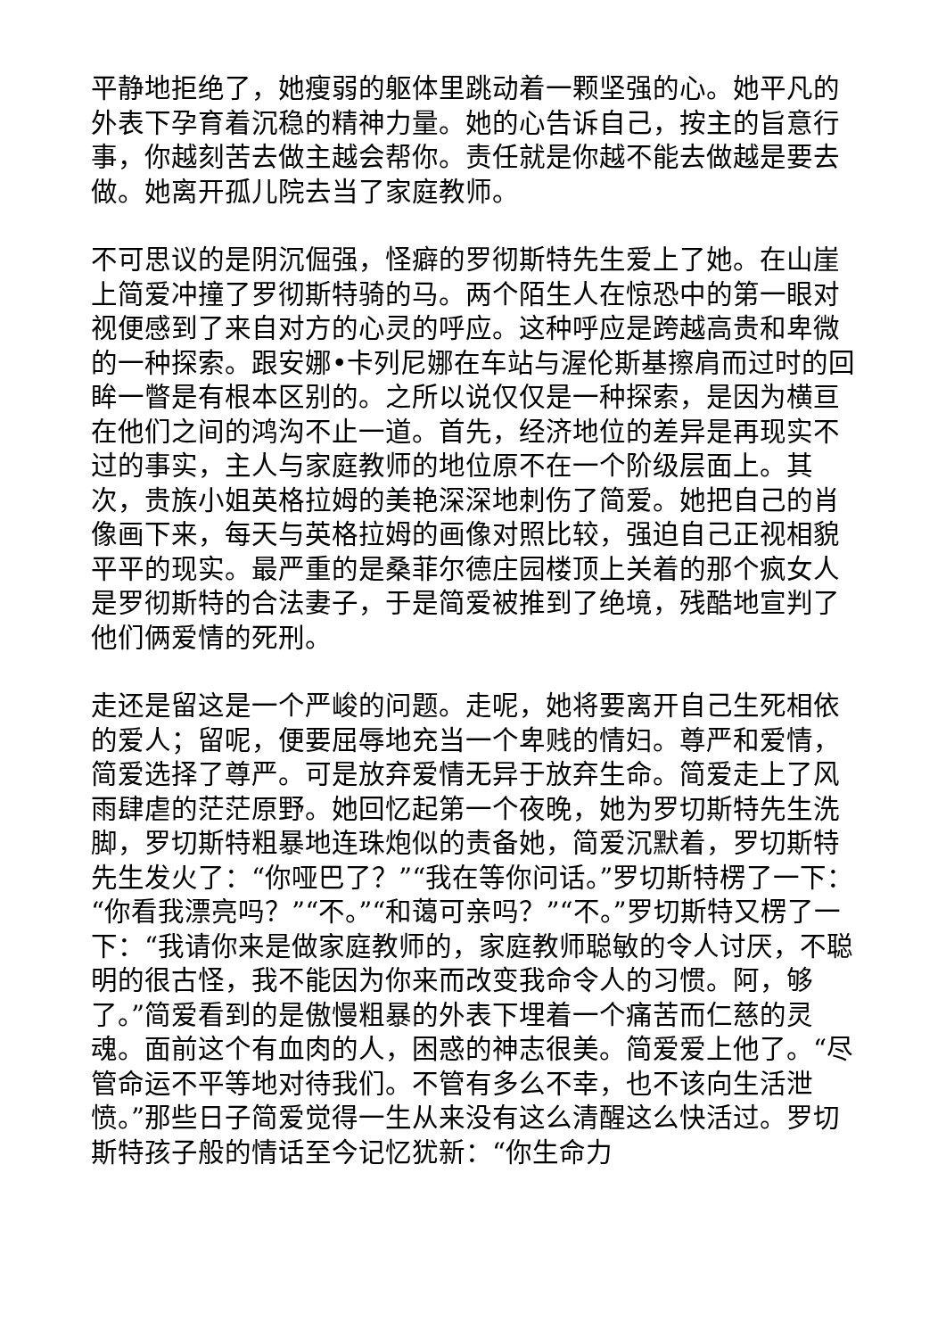平静地拒绝了，她瘦弱的躯体里跳动着一颗坚强的心。她平凡的外表下孕育着沉稳的精神力量。她的心告诉自己，按主的旨意行事，你越刻苦去做主越会帮你。责任就是你越不能去做越是要去做。她离开孤儿院去当了家庭教师。
不可思议的是阴沉倔强，怪癖的罗彻斯特先生爱上了她。在山崖上简爱冲撞了罗彻斯特骑的马。两个陌生人在惊恐中的第一眼对视便感到了来自对方的心灵的呼应。这种呼应是跨越高贵和卑微的一种探索。跟安娜•卡列尼娜在车站与渥伦斯基擦肩而过时的回眸一瞥是有根本区别的。之所以说仅仅是一种探索，是因为横亘在他们之间的鸿沟不止一道。首先，经济地位的差异是再现实不过的事实，主人与家庭教师的地位原不在一个阶级层面上。其次，贵族小姐英格拉姆的美艳深深地刺伤了简爱。她把自己的肖像画下来，每天与英格拉姆的画像对照比较，强迫自己正视相貌平平的现实。最严重的是桑菲尔德庄园楼顶上关着的那个疯女人是罗彻斯特的合法妻子，于是简爱被推到了绝境，残酷地宣判了他们俩爱情的死刑。
走还是留这是一个严峻的问题。走呢，她将要离开自己生死相依的爱人；留呢，便要屈辱地充当一个卑贱的情妇。尊严和爱情，简爱选择了尊严。可是放弃爱情无异于放弃生命。简爱走上了风雨肆虐的茫茫原野。她回忆起第一个夜晚，她为罗切斯特先生洗脚，罗切斯特粗暴地连珠炮似的责备她，简爱沉默着，罗切斯特先生发火了：“你哑巴了？”“我在等你问话。”罗切斯特楞了一下：“你看我漂亮吗？”“不。”“和蔼可亲吗？”“不。”罗切斯特又楞了一下：“我请你来是做家庭教师的，家庭教师聪敏的令人讨厌，不聪明的很古怪，我不能因为你来而改变我命令人的习惯。阿，够了。”简爱看到的是傲慢粗暴的外表下埋着一个痛苦而仁慈的灵魂。面前这个有血肉的人，困惑的神志很美。简爱爱上他了。“尽管命运不平等地对待我们。不管有多么不幸，也不该向生活泄愤。”那些日子简爱觉得一生从来没有这么清醒这么快活过。罗切斯特孩子般的情话至今记忆犹新：“你生命力